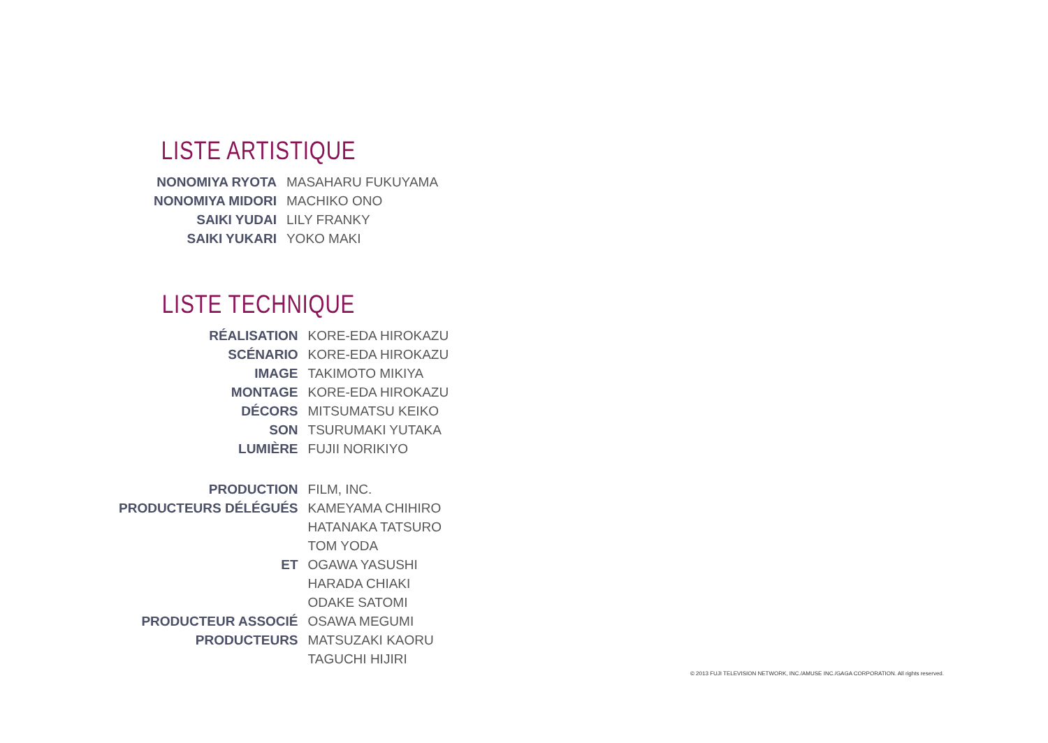LISTE ARTISTIQUE
| NONOMIYA RYOTA | MASAHARU FUKUYAMA |
| NONOMIYA MIDORI | MACHIKO ONO |
| SAIKI YUDAI | LILY FRANKY |
| SAIKI YUKARI | YOKO MAKI |
LISTE TECHNIQUE
| RÉALISATION | KORE-EDA HIROKAZU |
| SCÉNARIO | KORE-EDA HIROKAZU |
| IMAGE | TAKIMOTO MIKIYA |
| MONTAGE | KORE-EDA HIROKAZU |
| DÉCORS | MITSUMATSU KEIKO |
| SON | TSURUMAKI YUTAKA |
| LUMIÈRE | FUJII NORIKIYO |
| PRODUCTION | FILM, INC. |
| PRODUCTEURS DÉLÉGUÉS | KAMEYAMA CHIHIRO |
| | HATANAKA TATSURO |
| | TOM YODA |
| ET | OGAWA YASUSHI |
| | HARADA CHIAKI |
| | ODAKE SATOMI |
| PRODUCTEUR ASSOCIÉ | OSAWA MEGUMI |
| PRODUCTEURS | MATSUZAKI KAORU |
| | TAGUCHI HIJIRI |
© 2013 FUJI TELEVISION NETWORK, INC./AMUSE INC./GAGA CORPORATION. All rights reserved.